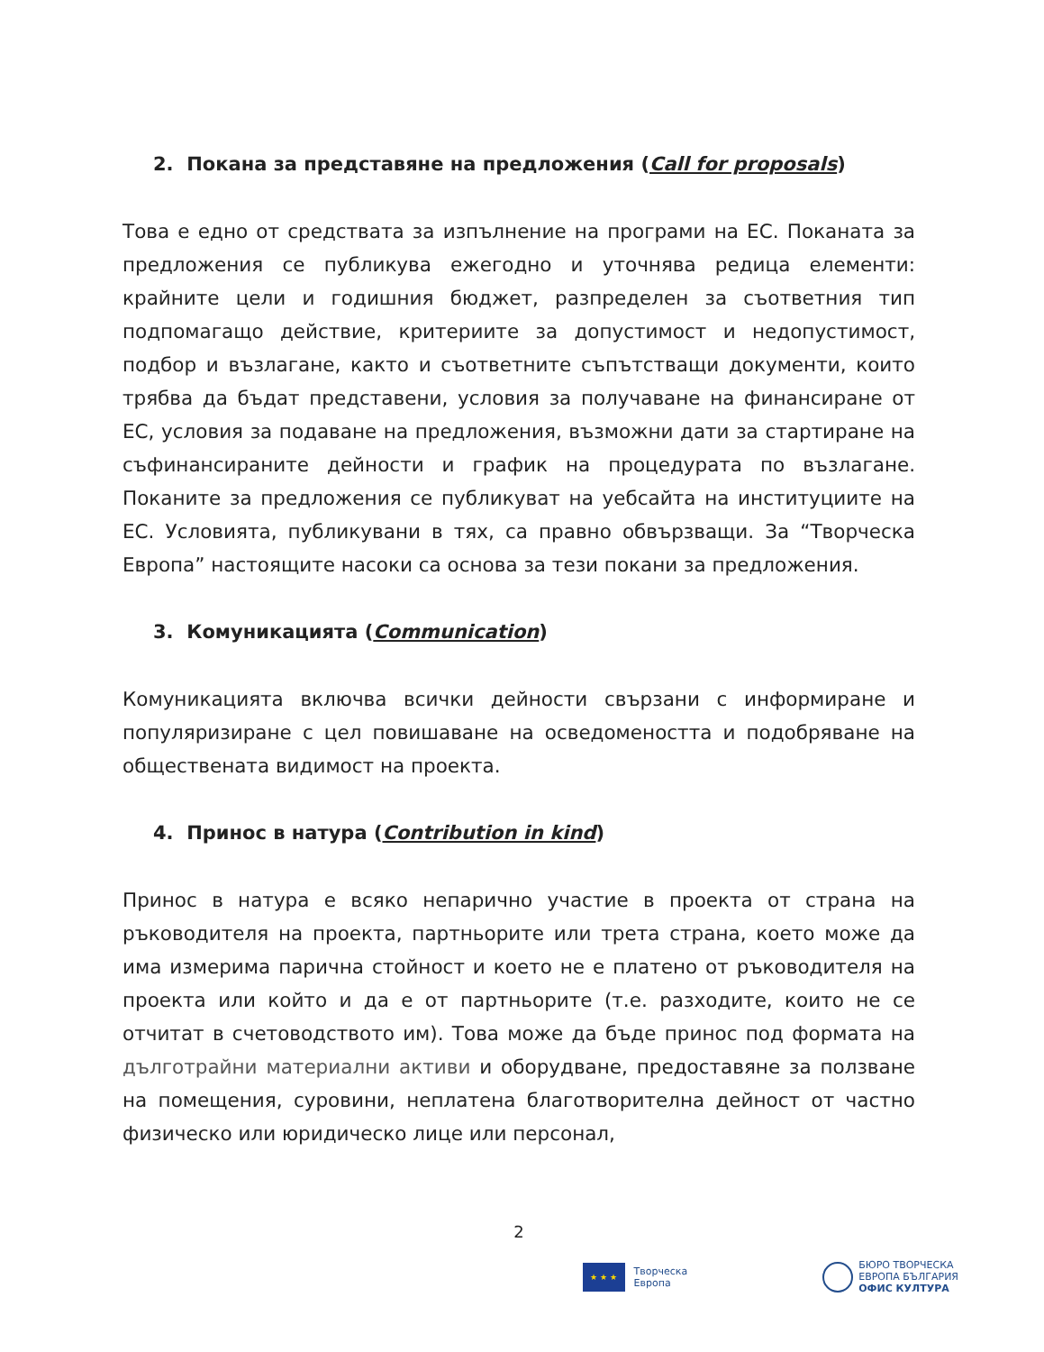2. Покана за представяне на предложения (Call for proposals)
Това е едно от средствата за изпълнение на програми на ЕС. Поканата за предложения се публикува ежегодно и уточнява редица елементи: крайните цели и годишния бюджет, разпределен за съответния тип подпомагащо действие, критериите за допустимост и недопустимост, подбор и възлагане, както и съответните съпътстващи документи, които трябва да бъдат представени, условия за получаване на финансиране от ЕС, условия за подаване на предложения, възможни дати за стартиране на съфинансираните дейности и график на процедурата по възлагане. Поканите за предложения се публикуват на уебсайта на институциите на ЕС. Условията, публикувани в тях, са правно обвързващи. За “Творческа Европа” настоящите насоки са основа за тези покани за предложения.
3. Комуникацията (Communication)
Комуникацията включва всички дейности свързани с информиране и популяризиране с цел повишаване на осведомеността и подобряване на обществената видимост на проекта.
4. Принос в натура (Contribution in kind)
Принос в натура е всяко непарично участие в проекта от страна на ръководителя на проекта, партньорите или трета страна, което може да има измерима парична стойност и което не е платено от ръководителя на проекта или който и да е от партньорите (т.е. разходите, които не се отчитат в счетоводството им). Това може да бъде принос под формата на дълготрайни материални активи и оборудване, предоставяне за ползване на помещения, суровини, неплатена благотворителна дейност от частно физическо или юридическо лице или персонал,
2
★ ★ ★
Творческа
Европа
БЮРО ТВОРЧЕСКА
ЕВРОПА БЪЛГАРИЯ
ОФИС КУЛТУРА